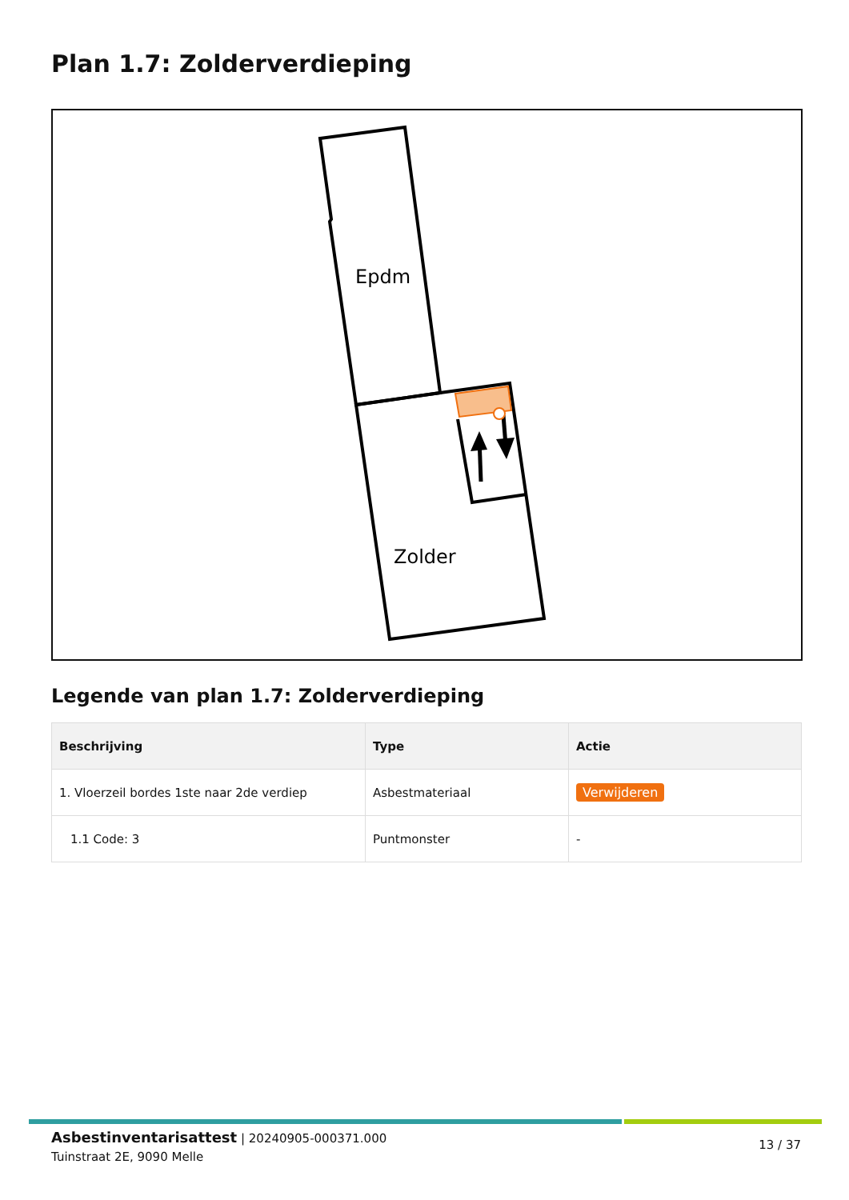Plan 1.7: Zolderverdieping
Epdm
Zolder
Legende van plan 1.7: Zolderverdieping
| Beschrijving | Type | Actie |
| --- | --- | --- |
| 1. Vloerzeil bordes 1ste naar 2de verdiep | Asbestmateriaal | Verwijderen |
| 1.1 Code: 3 | Puntmonster | - |
Asbestinventarisattest | 20240905-000371.000
Tuinstraat 2E, 9090 Melle
13 / 37